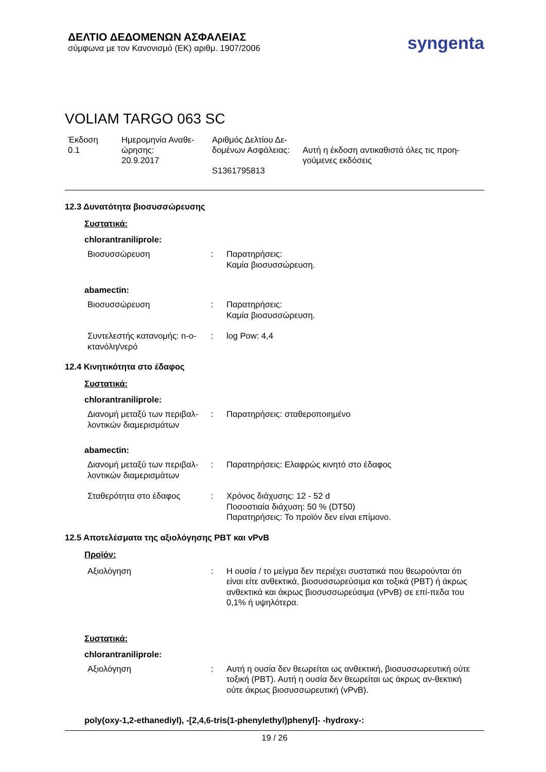ΔΕΛΤΙΟ ΔΕΔΟΜΕΝΩΝ ΑΣΦΑΛΕΙΑΣ
σύμφωνα με τον Κανονισμό (ΕΚ) αριθμ. 1907/2006
syngenta
VOLIAM TARGO 063 SC
Έκδοση
0.1
Ημερομηνία Αναθε-
ώρησης:
20.9.2017
Αριθμός Δελτίου Δε-
δομένων Ασφάλειας:
S1361795813
Αυτή η έκδοση αντικαθιστά όλες τις προη-
γούμενες εκδόσεις
12.3 Δυνατότητα βιοσυσσώρευσης
Συστατικά:
chlorantraniliprole:
Βιοσυσσώρευση : Παρατηρήσεις:
Καμία βιοσυσσώρευση.
abamectin:
Βιοσυσσώρευση : Παρατηρήσεις:
Καμία βιοσυσσώρευση.
Συντελεστής κατανομής: n-ο-
κτανόλη/νερό
: log Pow: 4,4
12.4 Κινητικότητα στο έδαφος
Συστατικά:
chlorantraniliprole:
Διανομή μεταξύ των περιβαλ-
λοντικών διαμερισμάτων
: Παρατηρήσεις: σταθεροποιημένο
abamectin:
Διανομή μεταξύ των περιβαλ-
λοντικών διαμερισμάτων
: Παρατηρήσεις: Ελαφρώς κινητό στο έδαφος
Σταθερότητα στο έδαφος : Χρόνος διάχυσης: 12 - 52 d
Ποσοστιαία διάχυση: 50 % (DT50)
Παρατηρήσεις: Το προϊόν δεν είναι επίμονο.
12.5 Αποτελέσματα της αξιολόγησης PBT και vPvB
Προϊόν:
Αξιολόγηση : Η ουσία / το μείγμα δεν περιέχει συστατικά που θεωρούνται ότι είναι είτε ανθεκτικά, βιοσυσσωρεύσιμα και τοξικά (PBT) ή άκρως ανθεκτικά και άκρως βιοσυσσωρεύσιμα (vPvB) σε επί-πεδα του 0,1% ή υψηλότερα.
Συστατικά:
chlorantraniliprole:
Αξιολόγηση : Αυτή η ουσία δεν θεωρείται ως ανθεκτική, βιοσυσσωρευτική ούτε τοξική (PBT). Αυτή η ουσία δεν θεωρείται ως άκρως αν-θεκτική ούτε άκρως βιοσυσσωρευτική (vPvB).
poly(oxy-1,2-ethanediyl), -[2,4,6-tris(1-phenylethyl)phenyl]- -hydroxy-:
19 / 26